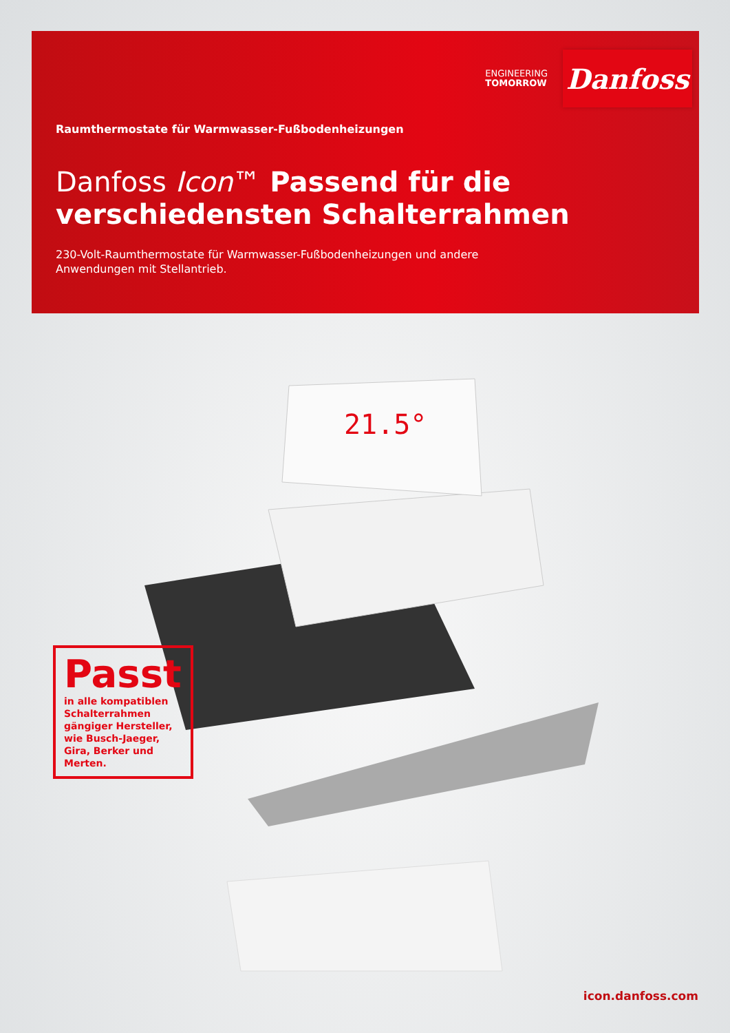ENGINEERING
TOMORROW
Danfoss
Raumthermostate für Warmwasser-Fußbodenheizungen
Danfoss Icon™ Passend für die
verschiedensten Schalterrahmen
230-Volt-Raumthermostate für Warmwasser-Fußbodenheizungen und andere Anwendungen mit Stellantrieb.
21.5°
Passt
in alle kompatiblen Schalterrahmen gängiger Hersteller, wie Busch-Jaeger, Gira, Berker und Merten.
icon.danfoss.com